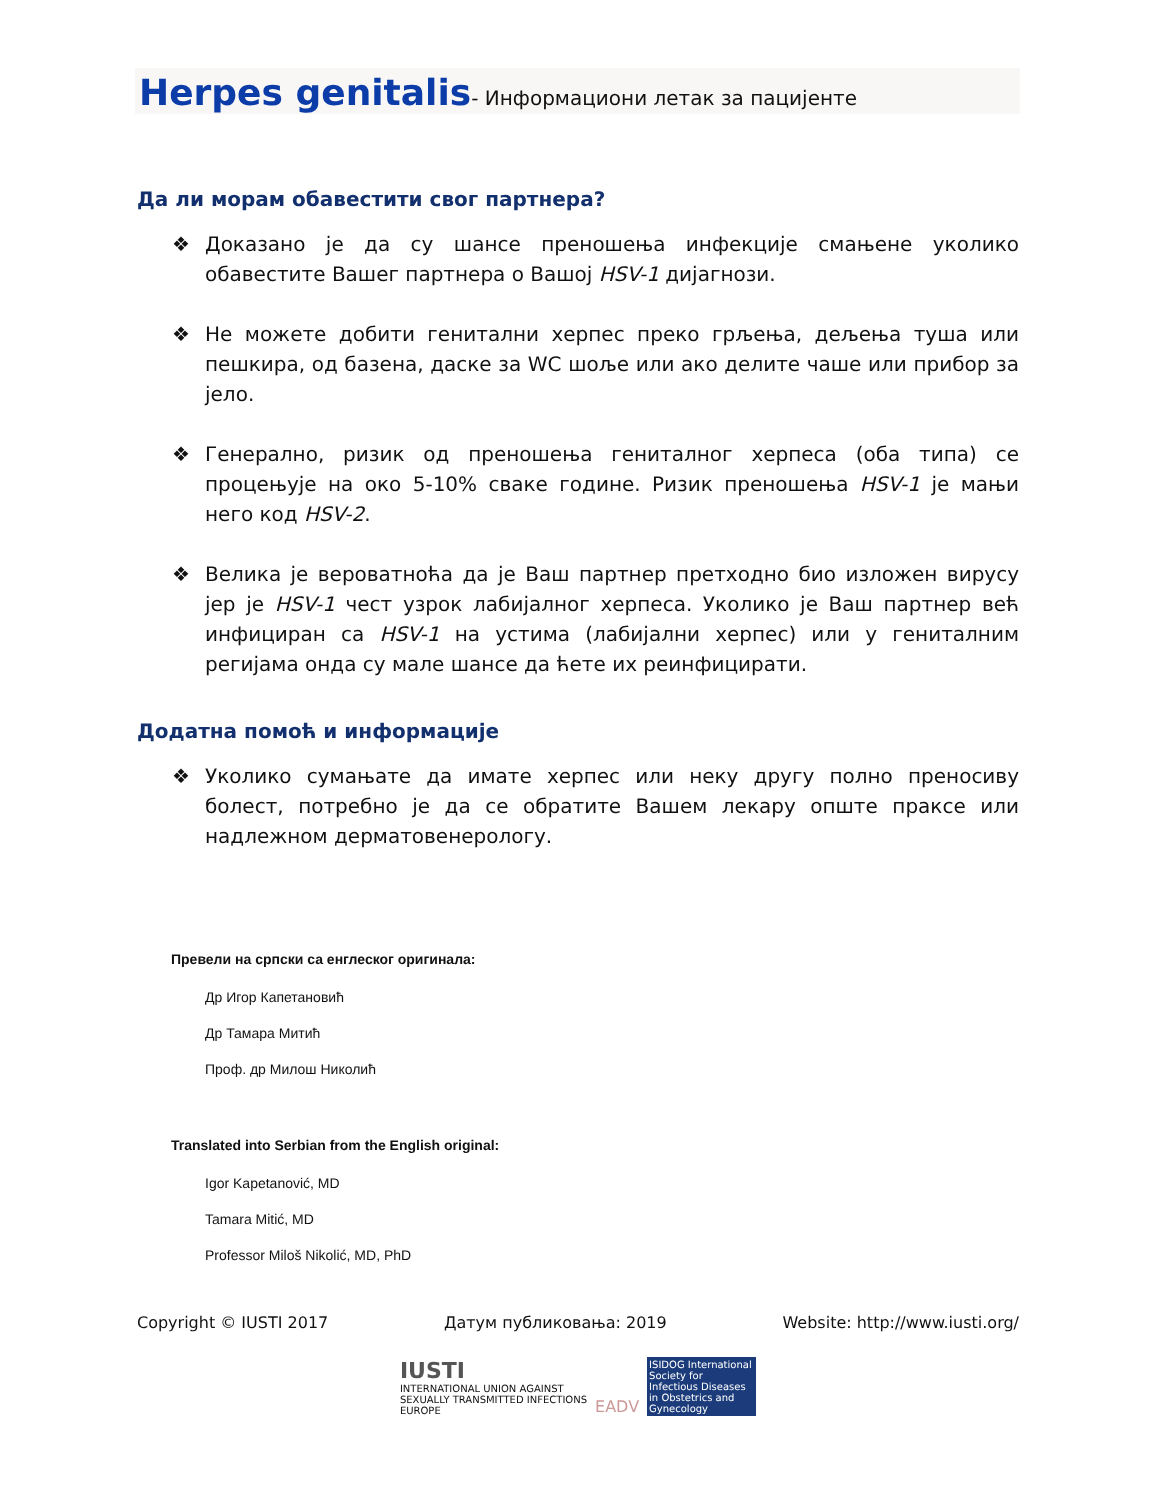Herpes genitalis- Информациони летак за пацијенте
Да ли морам обавестити свог партнера?
❖ Доказано је да су шансе преношења инфекције смањене уколико обавестите Вашег партнера о Вашој HSV-1 дијагнози.
❖ Не можете добити генитални херпес преко грљења, дељења туша или пешкира, од базена, даске за WC шоље или ако делите чаше или прибор за јело.
❖ Генерално, ризик од преношења гениталног херпеса (оба типа) се процењује на око 5-10% сваке године. Ризик преношења HSV-1 је мањи него код HSV-2.
❖ Велика је вероватноћа да је Ваш партнер претходно био изложен вирусу јер је HSV-1 чест узрок лабијалног херпеса. Уколико је Ваш партнер већ инфициран са HSV-1 на устима (лабијални херпес) или у гениталним регијама онда су мале шансе да ћете их реинфицирати.
Додатна помоћ и информације
❖ Уколико сумањате да имате херпес или неку другу полно преносиву болест, потребно је да се обратите Вашем лекару опште праксе или надлежном дерматовенерологу.
Превели на српски са енглеског оригинала:
Др Игор Капетановић
Др Тамара Митић
Проф. др Милош Николић
Translated into Serbian from the English original:
Igor Kapetanović, MD
Tamara Mitić, MD
Professor Miloš Nikolić, MD, PhD
Copyright © IUSTI 2017 Датум публиковања: 2019 Website: http://www.iusti.org/
IUSTI
INTERNATIONAL UNION AGAINST
SEXUALLY TRANSMITTED INFECTIONS
EUROPE
EADV
ISIDOG International Society for Infectious Diseases in Obstetrics and Gynecology